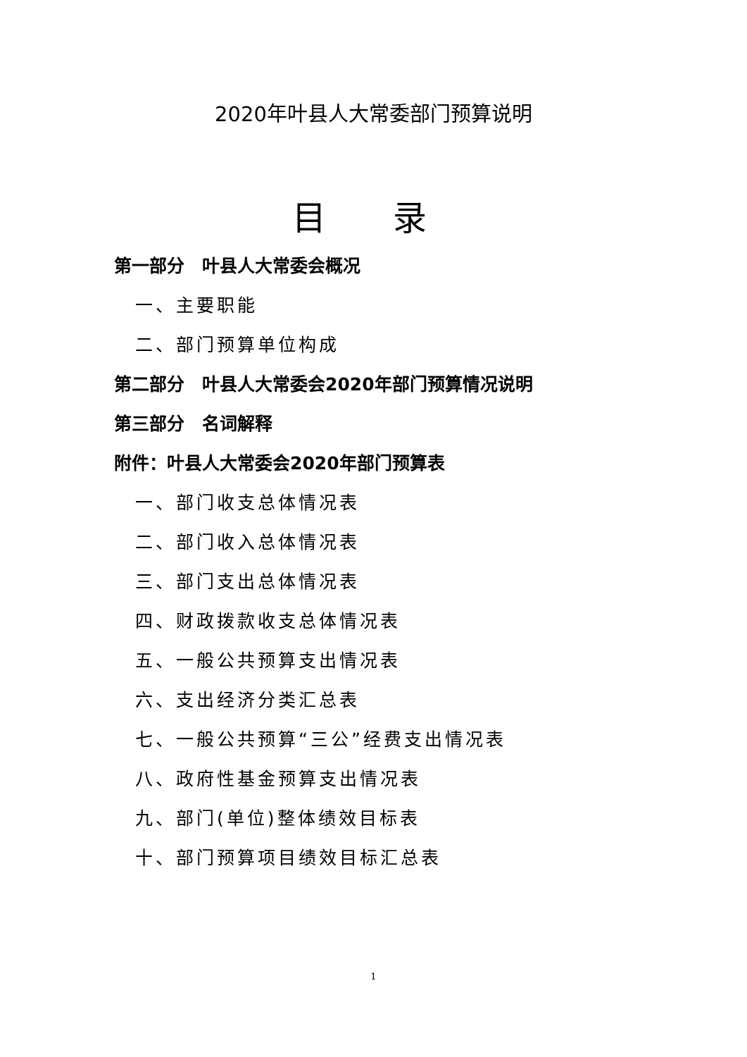2020年叶县人大常委部门预算说明
目 录
第一部分　叶县人大常委会概况
一、主要职能
二、部门预算单位构成
第二部分　叶县人大常委会2020年部门预算情况说明
第三部分　名词解释
附件：叶县人大常委会2020年部门预算表
一、部门收支总体情况表
二、部门收入总体情况表
三、部门支出总体情况表
四、财政拨款收支总体情况表
五、一般公共预算支出情况表
六、支出经济分类汇总表
七、一般公共预算“三公”经费支出情况表
八、政府性基金预算支出情况表
九、部门(单位)整体绩效目标表
十、部门预算项目绩效目标汇总表
1